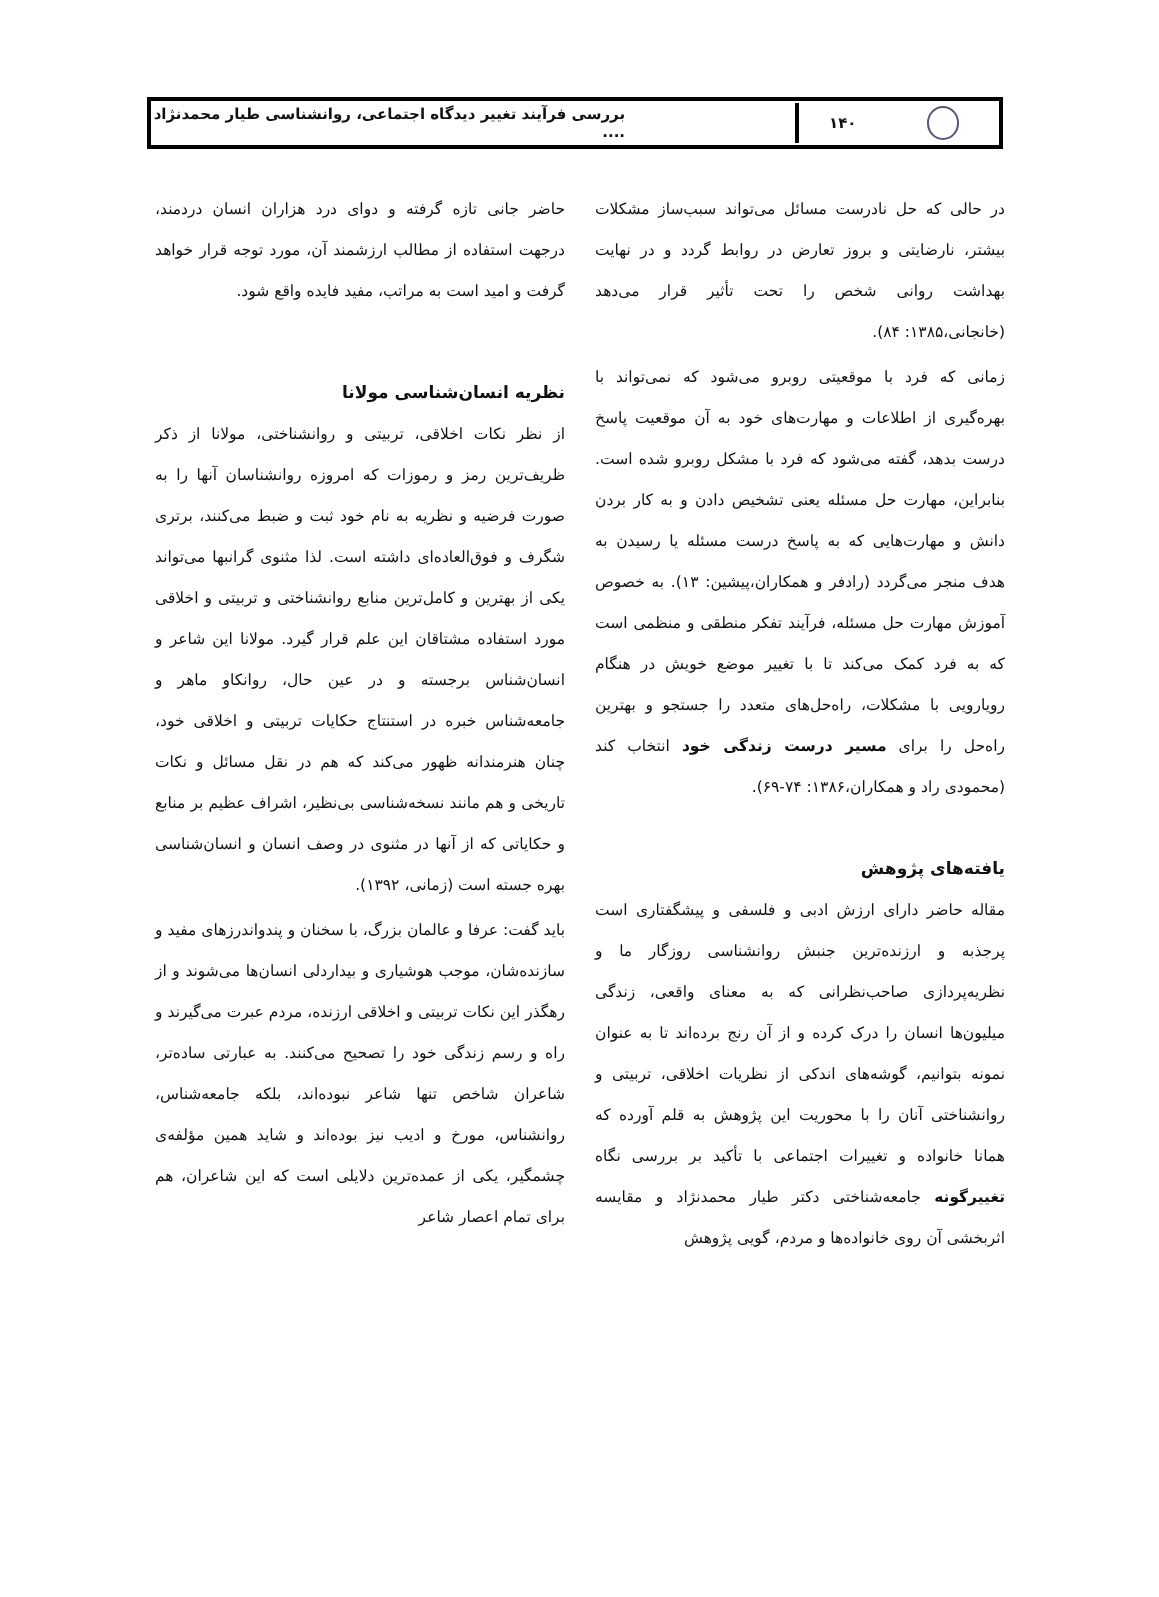۱۴۰
بررسی فرآیند تغییر دیدگاه اجتماعی، روانشناسی طیار محمدنژاد ....
در حالی که حل نادرست مسائل می‌تواند سبب‌ساز مشکلات بیشتر، نارضایتی و بروز تعارض در روابط گردد و در نهایت بهداشت روانی شخص را تحت تأثیر قرار می‌دهد (خانجانی،۱۳۸۵: ۸۴).
زمانی که فرد با موقعیتی روبرو می‌شود که نمی‌تواند با بهره‌گیری از اطلاعات و مهارت‌های خود به آن موقعیت پاسخ درست بدهد، گفته می‌شود که فرد با مشکل روبرو شده است. بنابراین، مهارت حل مسئله یعنی تشخیص دادن و به کار بردن دانش و مهارت‌هایی که به پاسخ درست مسئله یا رسیدن به هدف منجر می‌گردد (رادفر و همکاران،پیشین: ۱۳). به خصوص آموزش مهارت حل مسئله، فرآیند تفکر منطقی و منظمی است که به فرد کمک می‌کند تا با تغییر موضع خویش در هنگام رویارویی با مشکلات، راه‌حل‌های متعدد را جستجو و بهترین راه‌حل را برای مسیر درست زندگی خود انتخاب کند (محمودی راد و همکاران،۱۳۸۶: ۷۴-۶۹).
یافته‌های پژوهش
مقاله حاضر دارای ارزش ادبی و فلسفی و پیشگفتاری است پرجذبه و ارزنده‌ترین جنبش روانشناسی روزگار ما و نظریه‌پردازی صاحب‌نظرانی که به معنای واقعی، زندگی میلیون‌ها انسان را درک کرده و از آن رنج برده‌اند تا به عنوان نمونه بتوانیم، گوشه‌های اندکی از نظریات اخلاقی، تربیتی و روانشناختی آنان را با محوریت این پژوهش به قلم آورده که همانا خانواده و تغییرات اجتماعی با تأکید بر بررسی نگاه تغییرگونه جامعه‌شناختی دکتر طیار محمدنژاد و مقایسه اثربخشی آن روی خانواده‌ها و مردم، گویی پژوهش
حاضر جانی تازه گرفته و دوای درد هزاران انسان دردمند، درجهت استفاده از مطالب ارزشمند آن، مورد توجه قرار خواهد گرفت و امید است به مراتب، مفید فایده واقع شود.
نظریه انسان‌شناسی مولانا
از نظر نکات اخلاقی، تربیتی و روانشناختی، مولانا از ذکر ظریف‌ترین رمز و رموزات که امروزه روانشناسان آنها را به صورت فرضیه و نظریه به نام خود ثبت و ضبط می‌کنند، برتری شگرف و فوق‌العاده‌ای داشته است. لذا مثنوی گرانبها می‌تواند یکی از بهترین و کامل‌ترین منابع روانشناختی و تربیتی و اخلاقی مورد استفاده مشتاقان این علم قرار گیرد. مولانا این شاعر و انسان‌شناس برجسته و در عین حال، روانکاو ماهر و جامعه‌شناس خبره در استنتاج حکایات تربیتی و اخلاقی خود، چنان هنرمندانه ظهور می‌کند که هم در نقل مسائل و نکات تاریخی و هم مانند نسخه‌شناسی بی‌نظیر، اشراف عظیم بر منابع و حکایاتی که از آنها در مثنوی در وصف انسان و انسان‌شناسی بهره جسته است (زمانی، ۱۳۹۲).
باید گفت: عرفا و عالمان بزرگ، با سخنان و پندواندرزهای مفید و سازنده‌شان، موجب هوشیاری و بیداردلی انسان‌ها می‌شوند و از رهگذر این نکات تربیتی و اخلاقی ارزنده، مردم عبرت می‌گیرند و راه و رسم زندگی خود را تصحیح می‌کنند. به عبارتی ساده‌تر، شاعران شاخص تنها شاعر نبوده‌اند، بلکه جامعه‌شناس، روانشناس، مورخ و ادیب نیز بوده‌اند و شاید همین مؤلفه‌ی چشمگیر، یکی از عمده‌ترین دلایلی است که این شاعران، هم برای تمام اعصار شاعر